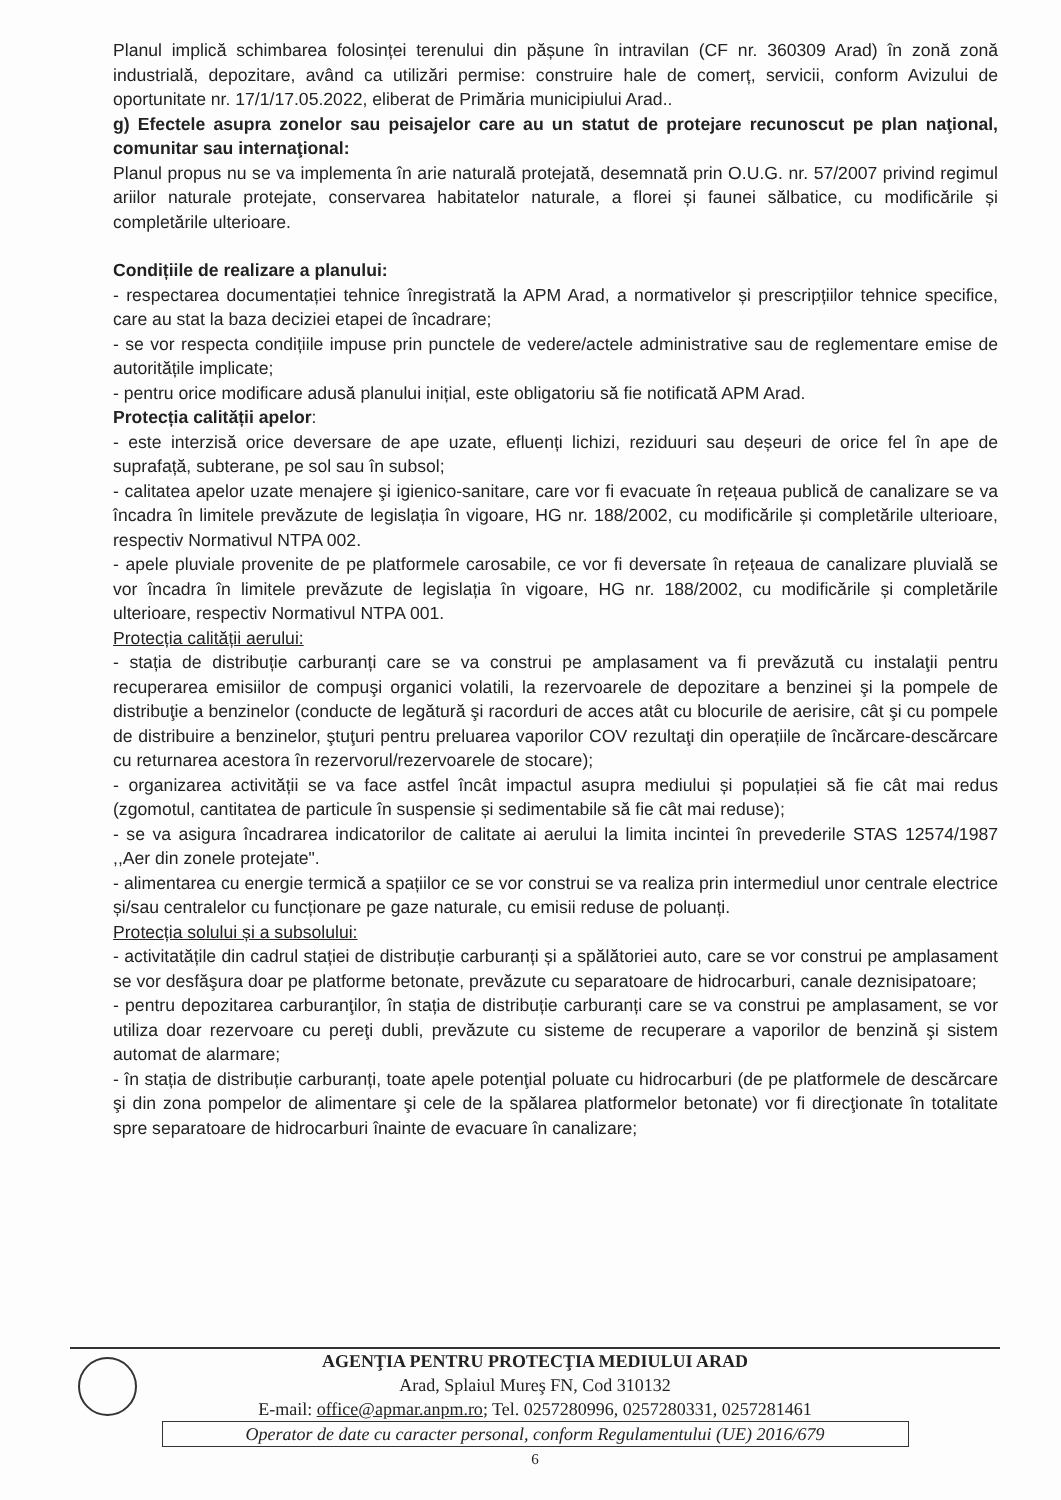Planul implică schimbarea folosinței terenului din pășune în intravilan (CF nr. 360309 Arad) în zonă zonă industrială, depozitare, având ca utilizări permise: construire hale de comerț, servicii, conform Avizului de oportunitate nr. 17/1/17.05.2022, eliberat de Primăria municipiului Arad..
g) Efectele asupra zonelor sau peisajelor care au un statut de protejare recunoscut pe plan naţional, comunitar sau internaţional:
Planul propus nu se va implementa în arie naturală protejată, desemnată prin O.U.G. nr. 57/2007 privind regimul ariilor naturale protejate, conservarea habitatelor naturale, a florei și faunei sălbatice, cu modificările și completările ulterioare.
Condițiile de realizare a planului:
- respectarea documentației tehnice înregistrată la APM Arad, a normativelor și prescripțiilor tehnice specifice, care au stat la baza deciziei etapei de încadrare;
- se vor respecta condițiile impuse prin punctele de vedere/actele administrative sau de reglementare emise de autoritățile implicate;
- pentru orice modificare adusă planului inițial, este obligatoriu să fie notificată APM Arad.
Protecția calității apelor:
- este interzisă orice deversare de ape uzate, efluenți lichizi, reziduuri sau deșeuri de orice fel în ape de suprafață, subterane, pe sol sau în subsol;
- calitatea apelor uzate menajere şi igienico-sanitare, care vor fi evacuate în rețeaua publică de canalizare se va încadra în limitele prevăzute de legislația în vigoare, HG nr. 188/2002, cu modificările și completările ulterioare, respectiv Normativul NTPA 002.
- apele pluviale provenite de pe platformele carosabile, ce vor fi deversate în rețeaua de canalizare pluvială se vor încadra în limitele prevăzute de legislația în vigoare, HG nr. 188/2002, cu modificările și completările ulterioare, respectiv Normativul NTPA 001.
Protecția calității aerului:
- stația de distribuție carburanți care se va construi pe amplasament va fi prevăzută cu instalaţii pentru recuperarea emisiilor de compuşi organici volatili, la rezervoarele de depozitare a benzinei şi la pompele de distribuţie a benzinelor (conducte de legătură şi racorduri de acces atât cu blocurile de aerisire, cât şi cu pompele de distribuire a benzinelor, ştuţuri pentru preluarea vaporilor COV rezultaţi din operațiile de încărcare-descărcare cu returnarea acestora în rezervorul/rezervoarele de stocare);
- organizarea activității se va face astfel încât impactul asupra mediului și populației să fie cât mai redus (zgomotul, cantitatea de particule în suspensie și sedimentabile să fie cât mai reduse);
- se va asigura încadrarea indicatorilor de calitate ai aerului la limita incintei în prevederile STAS 12574/1987 ,,Aer din zonele protejate".
- alimentarea cu energie termică a spațiilor ce se vor construi se va realiza prin intermediul unor centrale electrice și/sau centralelor cu funcționare pe gaze naturale, cu emisii reduse de poluanți.
Protecția solului și a subsolului:
- activitatățile din cadrul stației de distribuție carburanți și a spălătoriei auto, care se vor construi pe amplasament se vor desfăşura doar pe platforme betonate, prevăzute cu separatoare de hidrocarburi, canale deznisipatoare;
- pentru depozitarea carburanţilor, în stația de distribuție carburanți care se va construi pe amplasament, se vor utiliza doar rezervoare cu pereţi dubli, prevăzute cu sisteme de recuperare a vaporilor de benzină şi sistem automat de alarmare;
- în stația de distribuție carburanți, toate apele potenţial poluate cu hidrocarburi (de pe platformele de descărcare şi din zona pompelor de alimentare şi cele de la spălarea platformelor betonate) vor fi direcţionate în totalitate spre separatoare de hidrocarburi înainte de evacuare în canalizare;
AGENŢIA PENTRU PROTECŢIA MEDIULUI ARAD
Arad, Splaiul Mureş FN, Cod 310132
E-mail: office@apmar.anpm.ro; Tel. 0257280996, 0257280331, 0257281461
Operator de date cu caracter personal, conform Regulamentului (UE) 2016/679
6